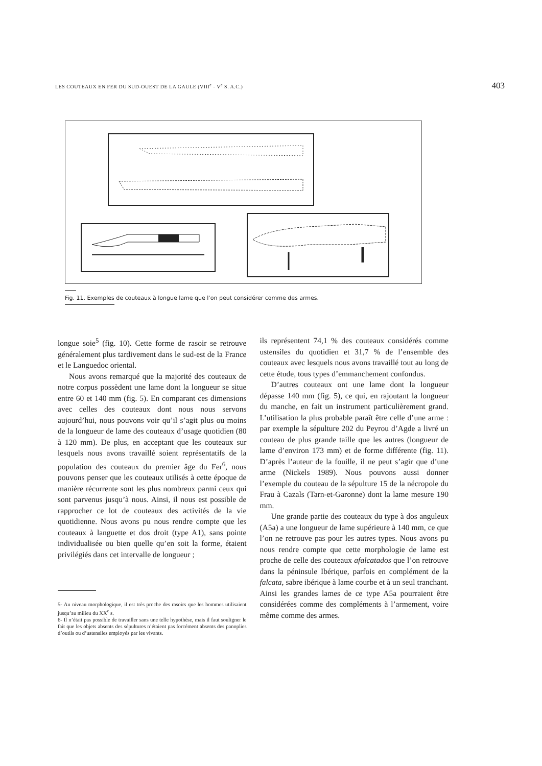LES COUTEAUX EN FER DU SUD-OUEST DE LA GAULE (VIII<sup>e</sup> - V<sup>e</sup> S. A.C.) 403
Fig. 11. Exemples de couteaux à longue lame que l’on peut considérer comme des armes.
longue soie<sup>5</sup> (fig. 10). Cette forme de rasoir se retrouve généralement plus tardivement dans le sud-est de la France et le Languedoc oriental.
Nous avons remarqué que la majorité des couteaux de notre corpus possèdent une lame dont la longueur se situe entre 60 et 140 mm (fig. 5). En comparant ces dimensions avec celles des couteaux dont nous nous servons aujourd’hui, nous pouvons voir qu’il s’agit plus ou moins de la longueur de lame des couteaux d’usage quotidien (80 à 120 mm). De plus, en acceptant que les couteaux sur lesquels nous avons travaillé soient représentatifs de la population des couteaux du premier âge du Fer<sup>6</sup>, nous pouvons penser que les couteaux utilisés à cette époque de manière récurrente sont les plus nombreux parmi ceux qui sont parvenus jusqu’à nous. Ainsi, il nous est possible de rapprocher ce lot de couteaux des activités de la vie quotidienne. Nous avons pu nous rendre compte que les couteaux à languette et dos droit (type A1), sans pointe individualisée ou bien quelle qu’en soit la forme, étaient privilégiés dans cet intervalle de longueur ;
5- Au niveau morphologique, il est très proche des rasoirs que les hommes utilisaient jusqu’au milieu du XX<sup>e</sup> s.
6- Il n’était pas possible de travailler sans une telle hypothèse, mais il faut souligner le fait que les objets absents des sépultures n’étaient pas forcément absents des panoplies d’outils ou d’ustensiles employés par les vivants.
ils représentent 74,1 % des couteaux considérés comme ustensiles du quotidien et 31,7 % de l’ensemble des couteaux avec lesquels nous avons travaillé tout au long de cette étude, tous types d’emmanchement confondus.
D’autres couteaux ont une lame dont la longueur dépasse 140 mm (fig. 5), ce qui, en rajoutant la longueur du manche, en fait un instrument particulièrement grand. L’utilisation la plus probable paraît être celle d’une arme : par exemple la sépulture 202 du Peyrou d’Agde a livré un couteau de plus grande taille que les autres (longueur de lame d’environ 173 mm) et de forme différente (fig. 11). D’après l’auteur de la fouille, il ne peut s’agir que d’une arme (Nickels 1989). Nous pouvons aussi donner l’exemple du couteau de la sépulture 15 de la nécropole du Frau à Cazals (Tarn-et-Garonne) dont la lame mesure 190 mm.
Une grande partie des couteaux du type à dos anguleux (A5a) a une longueur de lame supérieure à 140 mm, ce que l’on ne retrouve pas pour les autres types. Nous avons pu nous rendre compte que cette morphologie de lame est proche de celle des couteaux afalcatados que l’on retrouve dans la péninsule Ibérique, parfois en complément de la falcata, sabre ibérique à lame courbe et à un seul tranchant. Ainsi les grandes lames de ce type A5a pourraient être considérées comme des compléments à l’armement, voire même comme des armes.